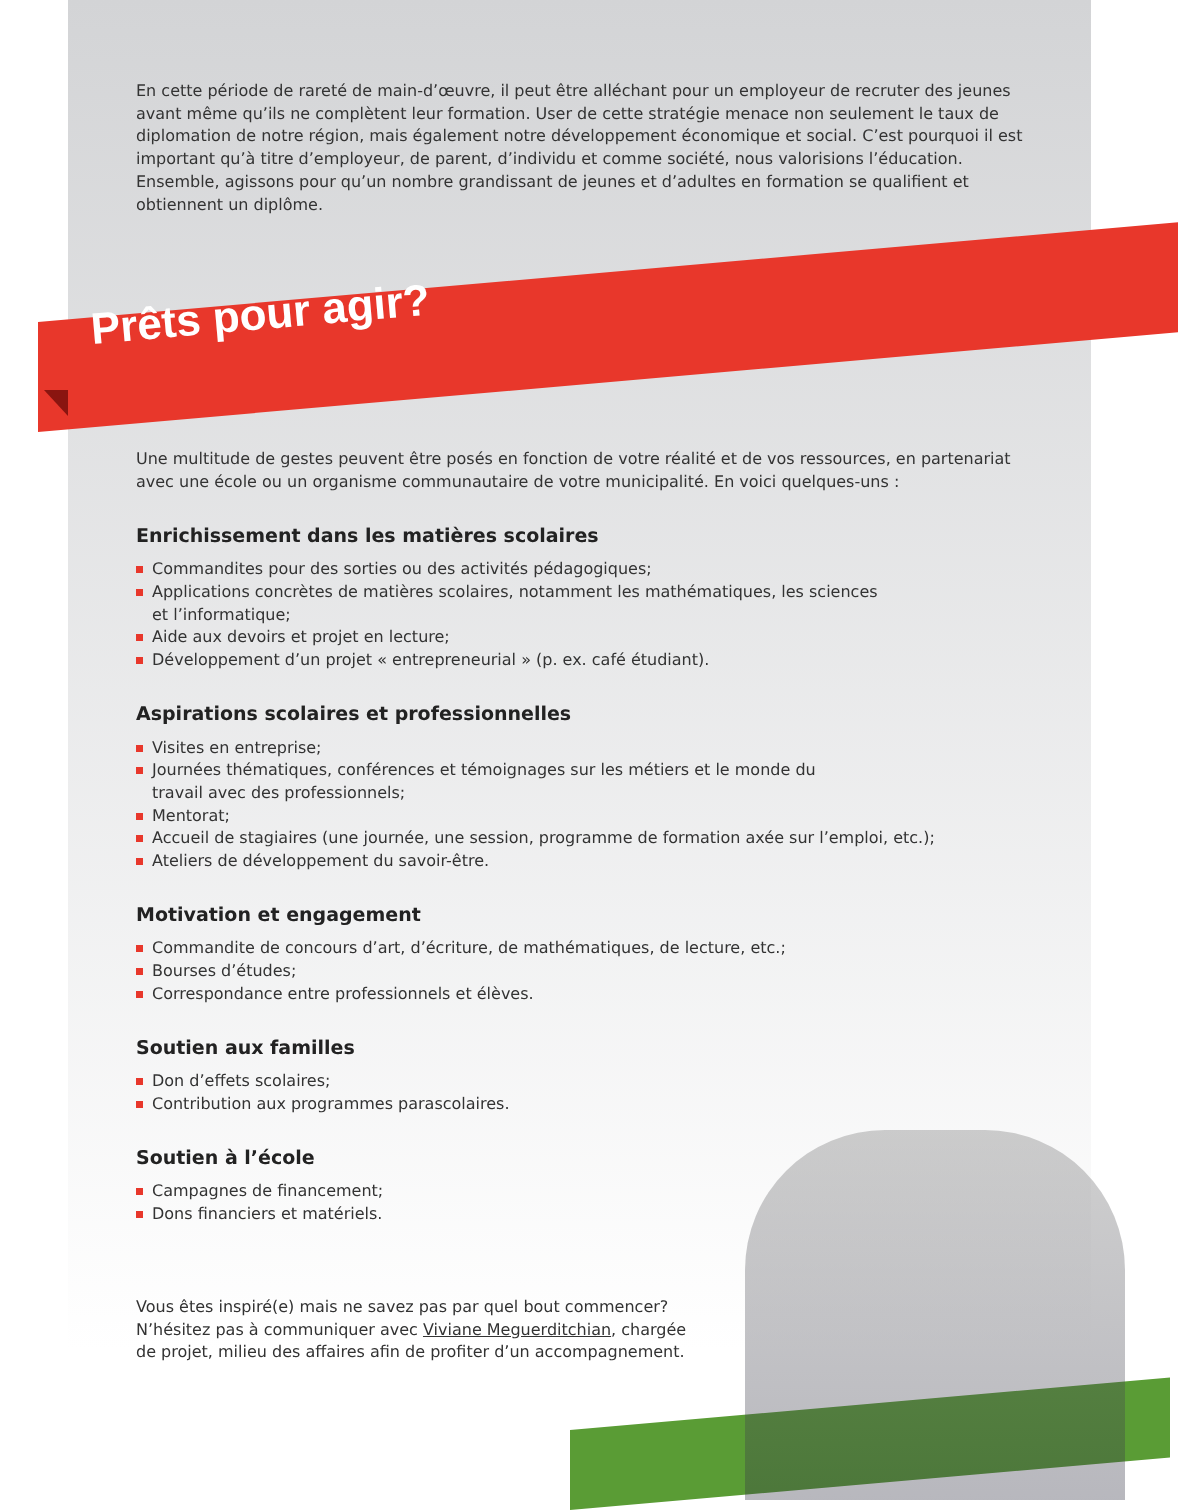En cette période de rareté de main-d’œuvre, il peut être alléchant pour un employeur de recruter des jeunes avant même qu’ils ne complètent leur formation. User de cette stratégie menace non seulement le taux de diplomation de notre région, mais également notre développement économique et social. C’est pourquoi il est important qu’à titre d’employeur, de parent, d’individu et comme société, nous valorisions l’éducation. Ensemble, agissons pour qu’un nombre grandissant de jeunes et d’adultes en formation se qualifient et obtiennent un diplôme.
Prêts pour agir?
Une multitude de gestes peuvent être posés en fonction de votre réalité et de vos ressources, en partenariat avec une école ou un organisme communautaire de votre municipalité. En voici quelques-uns :
Enrichissement dans les matières scolaires
Commandites pour des sorties ou des activités pédagogiques;
Applications concrètes de matières scolaires, notamment les mathématiques, les sciences
et l’informatique;
Aide aux devoirs et projet en lecture;
Développement d’un projet « entrepreneurial » (p. ex. café étudiant).
Aspirations scolaires et professionnelles
Visites en entreprise;
Journées thématiques, conférences et témoignages sur les métiers et le monde du
travail avec des professionnels;
Mentorat;
Accueil de stagiaires (une journée, une session, programme de formation axée sur l’emploi, etc.);
Ateliers de développement du savoir-être.
Motivation et engagement
Commandite de concours d’art, d’écriture, de mathématiques, de lecture, etc.;
Bourses d’études;
Correspondance entre professionnels et élèves.
Soutien aux familles
Don d’effets scolaires;
Contribution aux programmes parascolaires.
Soutien à l’école
Campagnes de financement;
Dons financiers et matériels.
Vous êtes inspiré(e) mais ne savez pas par quel bout commencer? N’hésitez pas à communiquer avec Viviane Meguerditchian, chargée de projet, milieu des affaires afin de profiter d’un accompagnement.